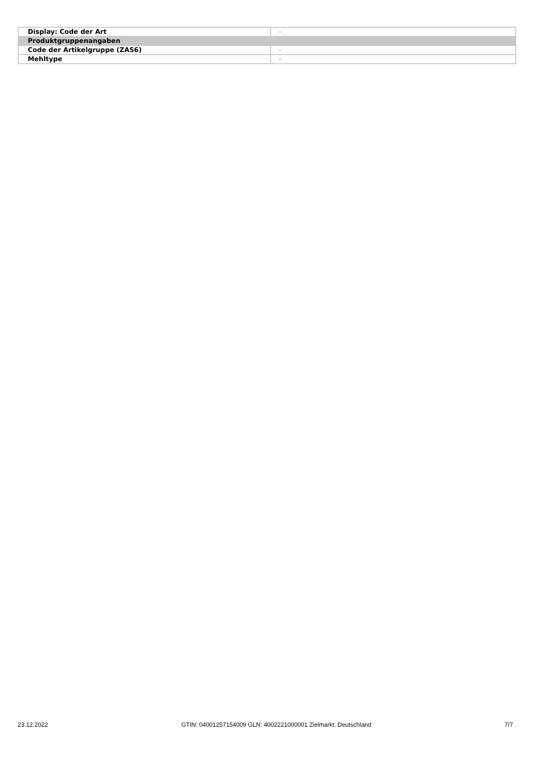| Display: Code der Art | - |
| Produktgruppenangaben | |
| Code der Artikelgruppe (ZAS6) | - |
| Mehltype | - |
23.12.2022 GTIN: 04001257154009 GLN: 4002221000001 Zielmarkt: Deutschland 7/7